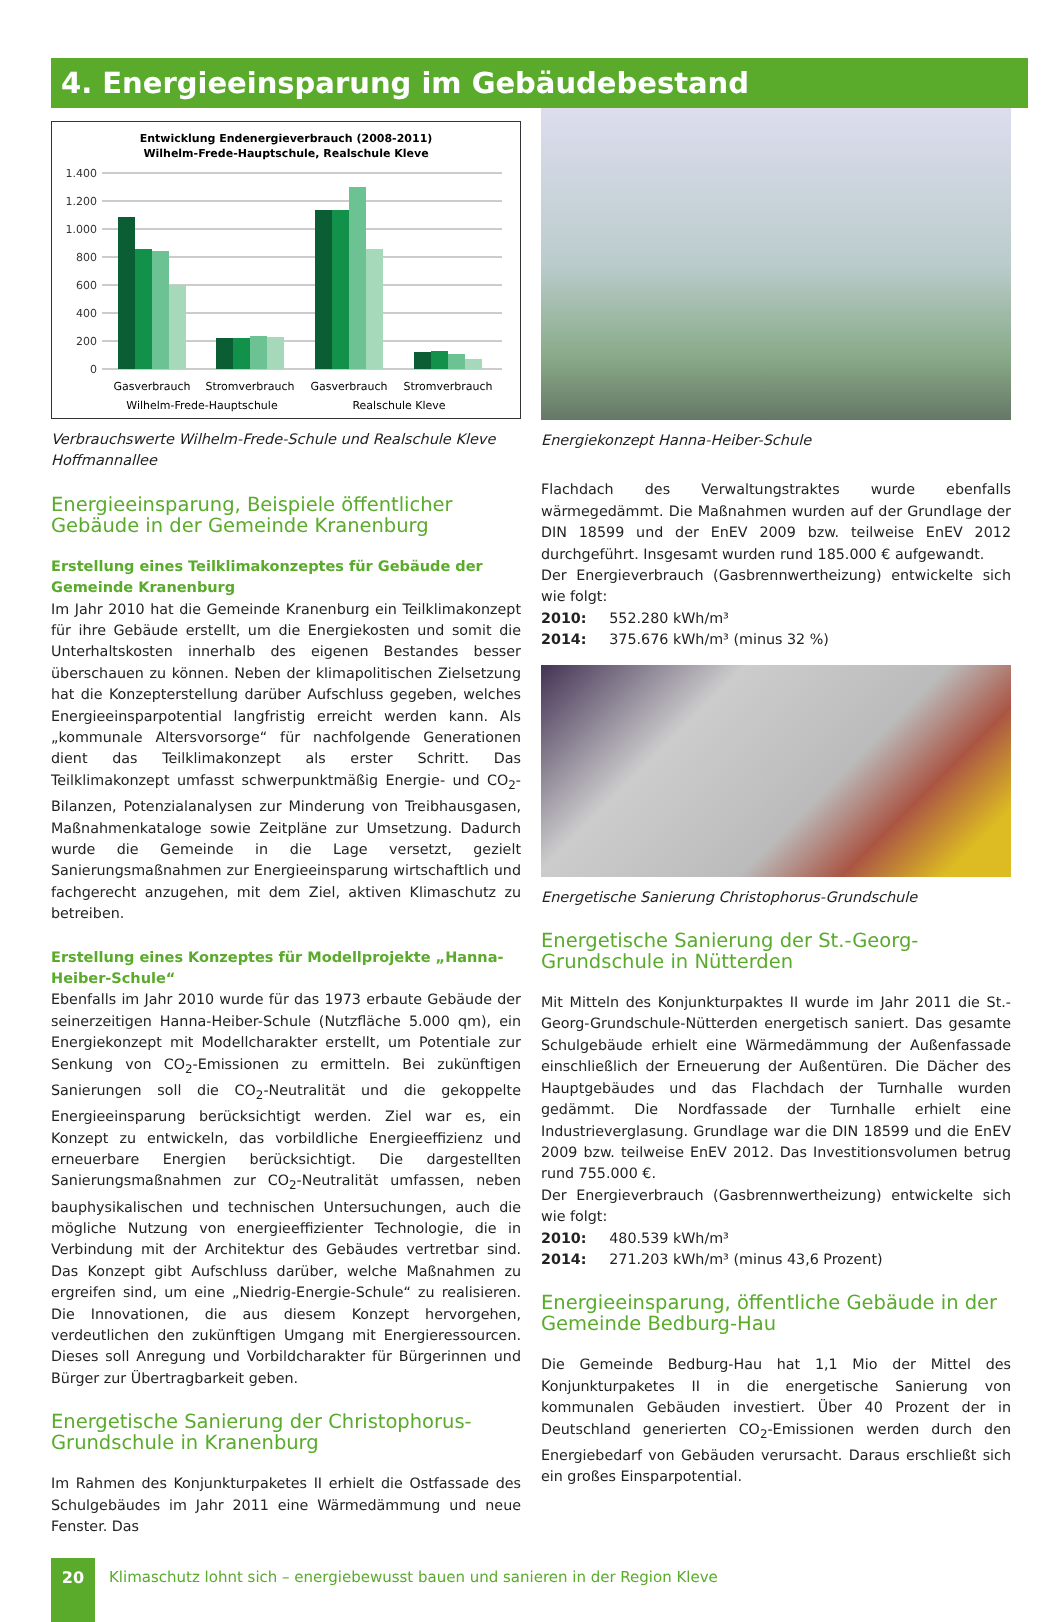4. Energieeinsparung im Gebäudebestand
Entwicklung Endenergieverbrauch (2008-2011)
Wilhelm-Frede-Hauptschule, Realschule Kleve
1.400
1.200
1.000
800
600
400
200
0
Gasverbrauch
Stromverbrauch
Gasverbrauch
Stromverbrauch
Wilhelm-Frede-Hauptschule
Realschule Kleve
Verbrauchswerte Wilhelm-Frede-Schule und Realschule Kleve Hoffmannallee
Energieeinsparung, Beispiele öffentlicher Gebäude in der Gemeinde Kranenburg
Erstellung eines Teilklimakonzeptes für Gebäude der Gemeinde Kranenburg
Im Jahr 2010 hat die Gemeinde Kranenburg ein Teilklimakonzept für ihre Gebäude erstellt, um die Energiekosten und somit die Unterhaltskosten innerhalb des eigenen Bestandes besser überschauen zu können. Neben der klimapolitischen Zielsetzung hat die Konzepterstellung darüber Aufschluss gegeben, welches Energieeinsparpotential langfristig erreicht werden kann. Als „kommunale Altersvorsorge“ für nachfolgende Generationen dient das Teilklimakonzept als erster Schritt. Das Teilklimakonzept umfasst schwerpunktmäßig Energie- und CO<sub>2</sub>-Bilanzen, Potenzialanalysen zur Minderung von Treibhausgasen, Maßnahmenkataloge sowie Zeitpläne zur Umsetzung. Dadurch wurde die Gemeinde in die Lage versetzt, gezielt Sanierungsmaßnahmen zur Energieeinsparung wirtschaftlich und fachgerecht anzugehen, mit dem Ziel, aktiven Klimaschutz zu betreiben.
Erstellung eines Konzeptes für Modellprojekte „Hanna-Heiber-Schule“
Ebenfalls im Jahr 2010 wurde für das 1973 erbaute Gebäude der seinerzeitigen Hanna-Heiber-Schule (Nutzfläche 5.000 qm), ein Energiekonzept mit Modellcharakter erstellt, um Potentiale zur Senkung von CO<sub>2</sub>-Emissionen zu ermitteln. Bei zukünftigen Sanierungen soll die CO<sub>2</sub>-Neutralität und die gekoppelte Energieeinsparung berücksichtigt werden. Ziel war es, ein Konzept zu entwickeln, das vorbildliche Energieeffizienz und erneuerbare Energien berücksichtigt. Die dargestellten Sanierungsmaßnahmen zur CO<sub>2</sub>-Neutralität umfassen, neben bauphysikalischen und technischen Untersuchungen, auch die mögliche Nutzung von energieeffizienter Technologie, die in Verbindung mit der Architektur des Gebäudes vertretbar sind. Das Konzept gibt Aufschluss darüber, welche Maßnahmen zu ergreifen sind, um eine „Niedrig-Energie-Schule“ zu realisieren. Die Innovationen, die aus diesem Konzept hervorgehen, verdeutlichen den zukünftigen Umgang mit Energieressourcen. Dieses soll Anregung und Vorbildcharakter für Bürgerinnen und Bürger zur Übertragbarkeit geben.
Energetische Sanierung der Christophorus-Grundschule in Kranenburg
Im Rahmen des Konjunkturpaketes II erhielt die Ostfassade des Schulgebäudes im Jahr 2011 eine Wärmedämmung und neue Fenster. Das
Energiekonzept Hanna-Heiber-Schule
Flachdach des Verwaltungstraktes wurde ebenfalls wärmegedämmt. Die Maßnahmen wurden auf der Grundlage der DIN 18599 und der EnEV 2009 bzw. teilweise EnEV 2012 durchgeführt. Insgesamt wurden rund 185.000 € aufgewandt.
Der Energieverbrauch (Gasbrennwertheizung) entwickelte sich wie folgt:
2010: 552.280 kWh/m³
2014: 375.676 kWh/m³ (minus 32 %)
Energetische Sanierung Christophorus-Grundschule
Energetische Sanierung der St.-Georg-Grundschule in Nütterden
Mit Mitteln des Konjunkturpaktes II wurde im Jahr 2011 die St.-Georg-Grundschule-Nütterden energetisch saniert. Das gesamte Schulgebäude erhielt eine Wärmedämmung der Außenfassade einschließlich der Erneuerung der Außentüren. Die Dächer des Hauptgebäudes und das Flachdach der Turnhalle wurden gedämmt. Die Nordfassade der Turnhalle erhielt eine Industrieverglasung. Grundlage war die DIN 18599 und die EnEV 2009 bzw. teilweise EnEV 2012. Das Investitionsvolumen betrug rund 755.000 €.
Der Energieverbrauch (Gasbrennwertheizung) entwickelte sich wie folgt:
2010: 480.539 kWh/m³
2014: 271.203 kWh/m³ (minus 43,6 Prozent)
Energieeinsparung, öffentliche Gebäude in der Gemeinde Bedburg-Hau
Die Gemeinde Bedburg-Hau hat 1,1 Mio der Mittel des Konjunkturpaketes II in die energetische Sanierung von kommunalen Gebäuden investiert. Über 40 Prozent der in Deutschland generierten CO<sub>2</sub>-Emissionen werden durch den Energiebedarf von Gebäuden verursacht. Daraus erschließt sich ein großes Einsparpotential.
20
Klimaschutz lohnt sich – energiebewusst bauen und sanieren in der Region Kleve